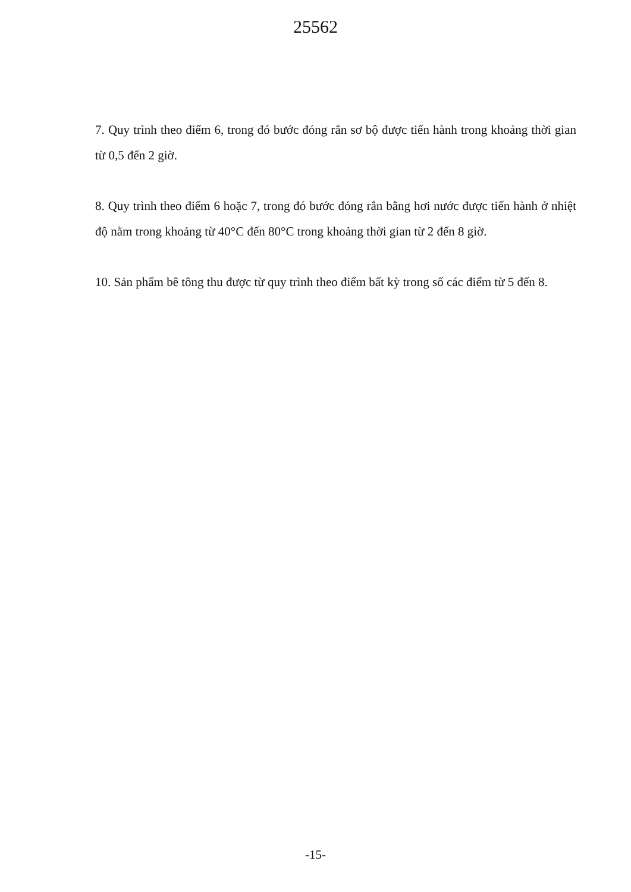25562
7. Quy trình theo điểm 6, trong đó bước đóng rắn sơ bộ được tiến hành trong khoảng thời gian từ 0,5 đến 2 giờ.
8. Quy trình theo điểm 6 hoặc 7, trong đó bước đóng rắn bằng hơi nước được tiến hành ở nhiệt độ nằm trong khoảng từ 40°C đến 80°C trong khoảng thời gian từ 2 đến 8 giờ.
10. Sản phẩm bê tông thu được từ quy trình theo điểm bất kỳ trong số các điểm từ 5 đến 8.
-15-